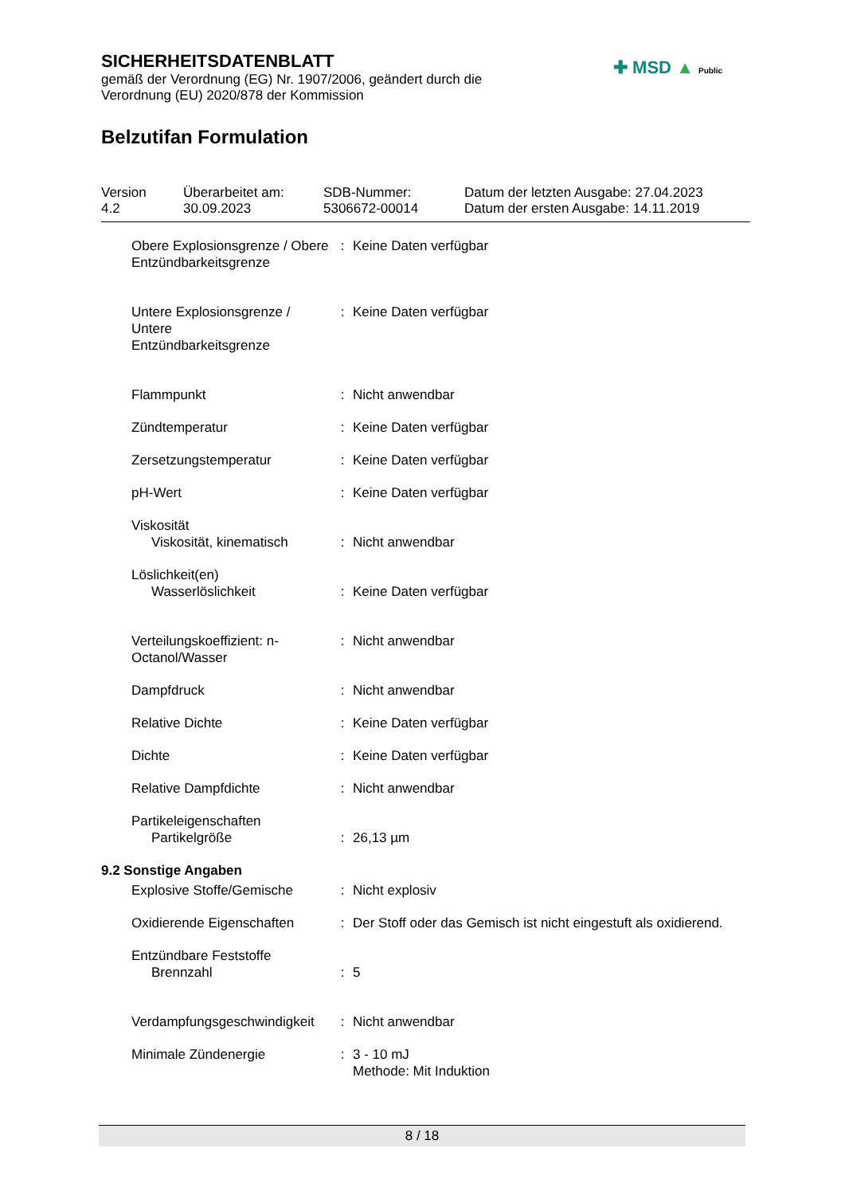SICHERHEITSDATENBLATT
gemäß der Verordnung (EG) Nr. 1907/2006, geändert durch die
Verordnung (EU) 2020/878 der Kommission
Belzutifan Formulation
✚ MSD ▲ Public
| Version 4.2 | Überarbeitet am: 30.09.2023 | SDB-Nummer: 5306672-00014 | Datum der letzten Ausgabe: 27.04.2023 Datum der ersten Ausgabe: 14.11.2019 |
| Obere Explosionsgrenze / Obere Entzündbarkeitsgrenze | : | Keine Daten verfügbar |
| Untere Explosionsgrenze / Untere Entzündbarkeitsgrenze | : | Keine Daten verfügbar |
| Flammpunkt | : | Nicht anwendbar |
| Zündtemperatur | : | Keine Daten verfügbar |
| Zersetzungstemperatur | : | Keine Daten verfügbar |
| pH-Wert | : | Keine Daten verfügbar |
| Viskosität Viskosität, kinematisch | : | Nicht anwendbar |
| Löslichkeit(en) Wasserlöslichkeit | : | Keine Daten verfügbar |
| Verteilungskoeffizient: n-Octanol/Wasser | : | Nicht anwendbar |
| Dampfdruck | : | Nicht anwendbar |
| Relative Dichte | : | Keine Daten verfügbar |
| Dichte | : | Keine Daten verfügbar |
| Relative Dampfdichte | : | Nicht anwendbar |
| Partikeleigenschaften Partikelgröße | : | 26,13 µm |
9.2 Sonstige Angaben
| Explosive Stoffe/Gemische | : | Nicht explosiv |
| Oxidierende Eigenschaften | : | Der Stoff oder das Gemisch ist nicht eingestuft als oxidierend. |
| Entzündbare Feststoffe Brennzahl | : | 5 |
| Verdampfungsgeschwindigkeit | : | Nicht anwendbar |
| Minimale Zündenergie | : | 3 - 10 mJ Methode: Mit Induktion |
8 / 18